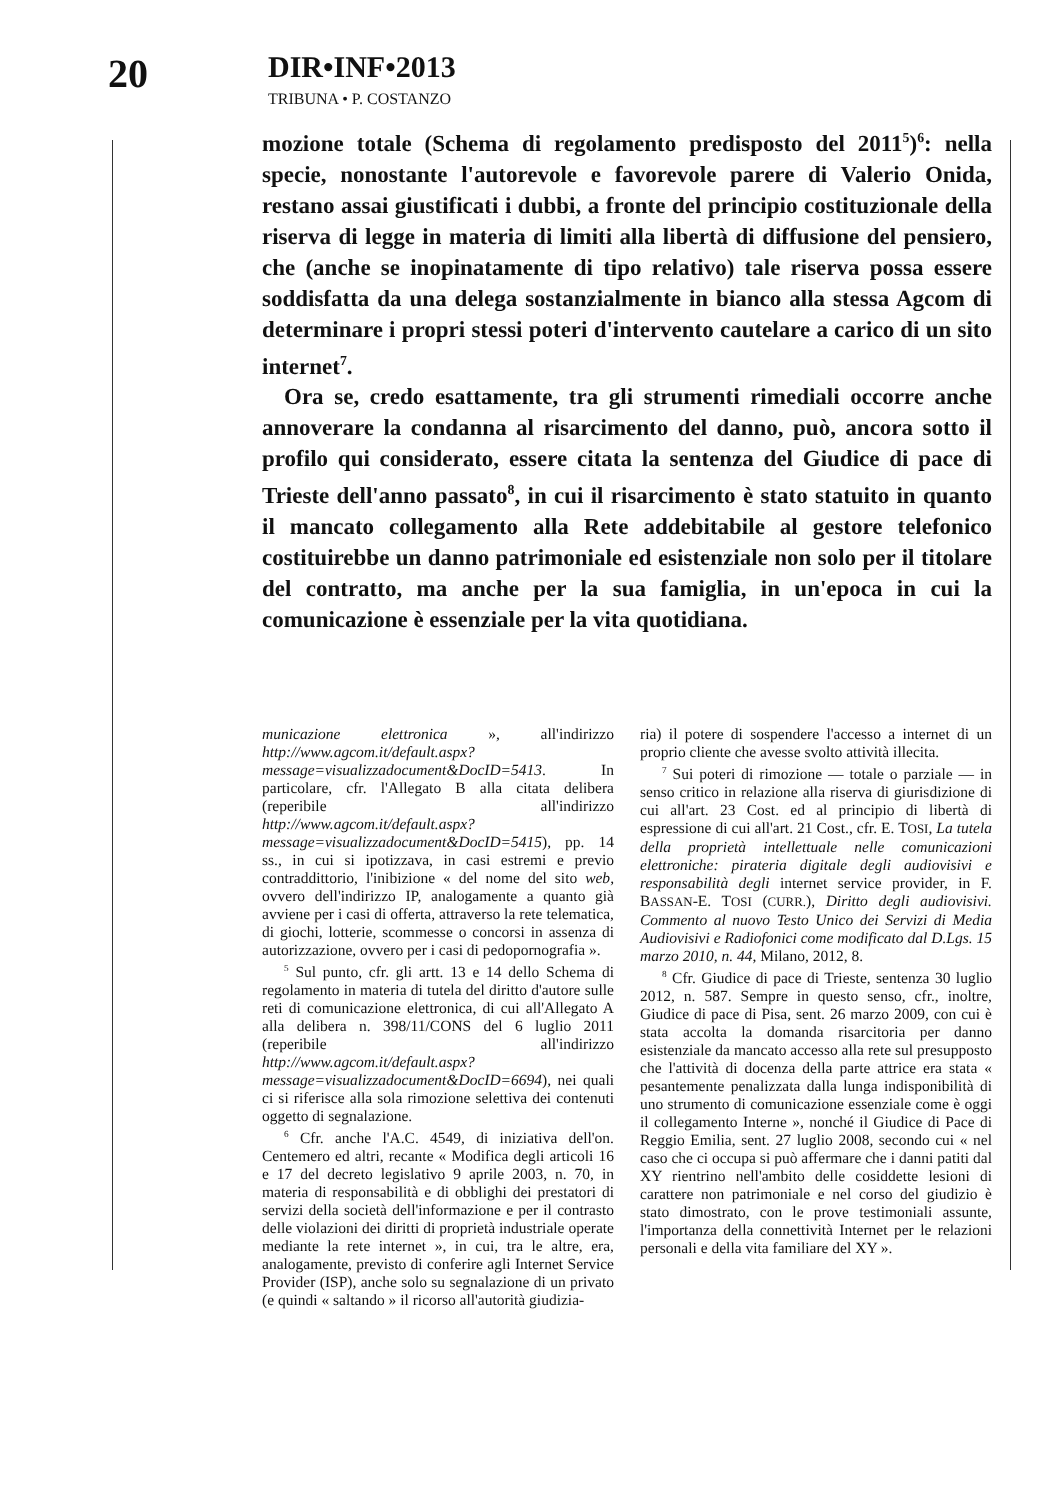20
DIR•INF•2013
TRIBUNA • P. COSTANZO
mozione totale (Schema di regolamento predisposto del 2011<sup>5</sup>)<sup>6</sup>: nella specie, nonostante l'autorevole e favorevole parere di Valerio Onida, restano assai giustificati i dubbi, a fronte del principio costituzionale della riserva di legge in materia di limiti alla libertà di diffusione del pensiero, che (anche se inopinatamente di tipo relativo) tale riserva possa essere soddisfatta da una delega sostanzialmente in bianco alla stessa Agcom di determinare i propri stessi poteri d'intervento cautelare a carico di un sito internet<sup>7</sup>.
Ora se, credo esattamente, tra gli strumenti rimediali occorre anche annoverare la condanna al risarcimento del danno, può, ancora sotto il profilo qui considerato, essere citata la sentenza del Giudice di pace di Trieste dell'anno passato<sup>8</sup>, in cui il risarcimento è stato statuito in quanto il mancato collegamento alla Rete addebitabile al gestore telefonico costituirebbe un danno patrimoniale ed esistenziale non solo per il titolare del contratto, ma anche per la sua famiglia, in un'epoca in cui la comunicazione è essenziale per la vita quotidiana.
municazione elettronica », all'indirizzo http://www.agcom.it/default.aspx?message=visualizzadocument&DocID=5413. In particolare, cfr. l'Allegato B alla citata delibera (reperibile all'indirizzo http://www.agcom.it/default.aspx?message=visualizzadocument&DocID=5415), pp. 14 ss., in cui si ipotizzava, in casi estremi e previo contraddittorio, l'inibizione « del nome del sito web, ovvero dell'indirizzo IP, analogamente a quanto già avviene per i casi di offerta, attraverso la rete telematica, di giochi, lotterie, scommesse o concorsi in assenza di autorizzazione, ovvero per i casi di pedopornografia ».
<sup>5</sup> Sul punto, cfr. gli artt. 13 e 14 dello Schema di regolamento in materia di tutela del diritto d'autore sulle reti di comunicazione elettronica, di cui all'Allegato A alla delibera n. 398/11/CONS del 6 luglio 2011 (reperibile all'indirizzo http://www.agcom.it/default.aspx?message=visualizzadocument&DocID=6694), nei quali ci si riferisce alla sola rimozione selettiva dei contenuti oggetto di segnalazione.
<sup>6</sup> Cfr. anche l'A.C. 4549, di iniziativa dell'on. Centemero ed altri, recante « Modifica degli articoli 16 e 17 del decreto legislativo 9 aprile 2003, n. 70, in materia di responsabilità e di obblighi dei prestatori di servizi della società dell'informazione e per il contrasto delle violazioni dei diritti di proprietà industriale operate mediante la rete internet », in cui, tra le altre, era, analogamente, previsto di conferire agli Internet Service Provider (ISP), anche solo su segnalazione di un privato (e quindi « saltando » il ricorso all'autorità giudizia-
ria) il potere di sospendere l'accesso a internet di un proprio cliente che avesse svolto attività illecita.
<sup>7</sup> Sui poteri di rimozione — totale o parziale — in senso critico in relazione alla riserva di giurisdizione di cui all'art. 23 Cost. ed al principio di libertà di espressione di cui all'art. 21 Cost., cfr. E. TOSI, La tutela della proprietà intellettuale nelle comunicazioni elettroniche: pirateria digitale degli audiovisivi e responsabilità degli internet service provider, in F. BASSAN-E. TOSI (CURR.), Diritto degli audiovisivi. Commento al nuovo Testo Unico dei Servizi di Media Audiovisivi e Radiofonici come modificato dal D.Lgs. 15 marzo 2010, n. 44, Milano, 2012, 8.
<sup>8</sup> Cfr. Giudice di pace di Trieste, sentenza 30 luglio 2012, n. 587. Sempre in questo senso, cfr., inoltre, Giudice di pace di Pisa, sent. 26 marzo 2009, con cui è stata accolta la domanda risarcitoria per danno esistenziale da mancato accesso alla rete sul presupposto che l'attività di docenza della parte attrice era stata « pesantemente penalizzata dalla lunga indisponibilità di uno strumento di comunicazione essenziale come è oggi il collegamento Interne », nonché il Giudice di Pace di Reggio Emilia, sent. 27 luglio 2008, secondo cui « nel caso che ci occupa si può affermare che i danni patiti dal XY rientrino nell'ambito delle cosiddette lesioni di carattere non patrimoniale e nel corso del giudizio è stato dimostrato, con le prove testimoniali assunte, l'importanza della connettività Internet per le relazioni personali e della vita familiare del XY ».